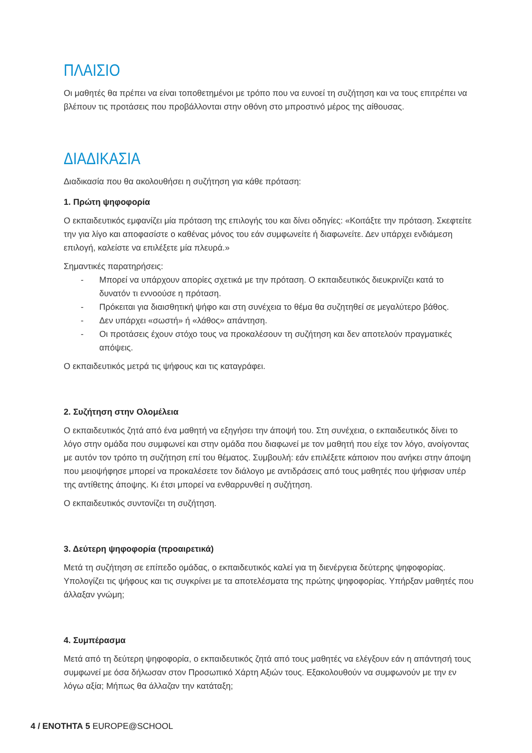ΠΛΑΙΣΙΟ
Οι μαθητές θα πρέπει να είναι τοποθετημένοι με τρόπο που να ευνοεί τη συζήτηση και να τους επιτρέπει να βλέπουν τις προτάσεις που προβάλλονται στην οθόνη στο μπροστινό μέρος της αίθουσας.
ΔΙΑΔΙΚΑΣΙΑ
Διαδικασία που θα ακολουθήσει η συζήτηση για κάθε πρόταση:
1. Πρώτη ψηφοφορία
Ο εκπαιδευτικός εμφανίζει μία πρόταση της επιλογής του και δίνει οδηγίες: «Κοιτάξτε την πρόταση. Σκεφτείτε την για λίγο και αποφασίστε ο καθένας μόνος του εάν συμφωνείτε ή διαφωνείτε. Δεν υπάρχει ενδιάμεση επιλογή, καλείστε να επιλέξετε μία πλευρά.»
Σημαντικές παρατηρήσεις:
- Μπορεί να υπάρχουν απορίες σχετικά με την πρόταση. Ο εκπαιδευτικός διευκρινίζει κατά το δυνατόν τι εννοούσε η πρόταση.
- Πρόκειται για διαισθητική ψήφο και στη συνέχεια το θέμα θα συζητηθεί σε μεγαλύτερο βάθος.
- Δεν υπάρχει «σωστή» ή «λάθος» απάντηση.
- Οι προτάσεις έχουν στόχο τους να προκαλέσουν τη συζήτηση και δεν αποτελούν πραγματικές απόψεις.
Ο εκπαιδευτικός μετρά τις ψήφους και τις καταγράφει.
2. Συζήτηση στην Ολομέλεια
Ο εκπαιδευτικός ζητά από ένα μαθητή να εξηγήσει την άποψή του. Στη συνέχεια, ο εκπαιδευτικός δίνει το λόγο στην ομάδα που συμφωνεί και στην ομάδα που διαφωνεί με τον μαθητή που είχε τον λόγο, ανοίγοντας με αυτόν τον τρόπο τη συζήτηση επί του θέματος. Συμβουλή: εάν επιλέξετε κάποιον που ανήκει στην άποψη που μειοψήφησε μπορεί να προκαλέσετε τον διάλογο με αντιδράσεις από τους μαθητές που ψήφισαν υπέρ της αντίθετης άποψης. Κι έτσι μπορεί να ενθαρρυνθεί η συζήτηση.
Ο εκπαιδευτικός συντονίζει τη συζήτηση.
3. Δεύτερη ψηφοφορία (προαιρετικά)
Μετά τη συζήτηση σε επίπεδο ομάδας, ο εκπαιδευτικός καλεί για τη διενέργεια δεύτερης ψηφοφορίας. Υπολογίζει τις ψήφους και τις συγκρίνει με τα αποτελέσματα της πρώτης ψηφοφορίας. Υπήρξαν μαθητές που άλλαξαν γνώμη;
4. Συμπέρασμα
Μετά από τη δεύτερη ψηφοφορία, ο εκπαιδευτικός ζητά από τους μαθητές να ελέγξουν εάν η απάντησή τους συμφωνεί με όσα δήλωσαν στον Προσωπικό Χάρτη Αξιών τους. Εξακολουθούν να συμφωνούν με την εν λόγω αξία; Μήπως θα άλλαζαν την κατάταξη;
4 / ΕΝΟΤΗΤΑ 5 EUROPE@SCHOOL